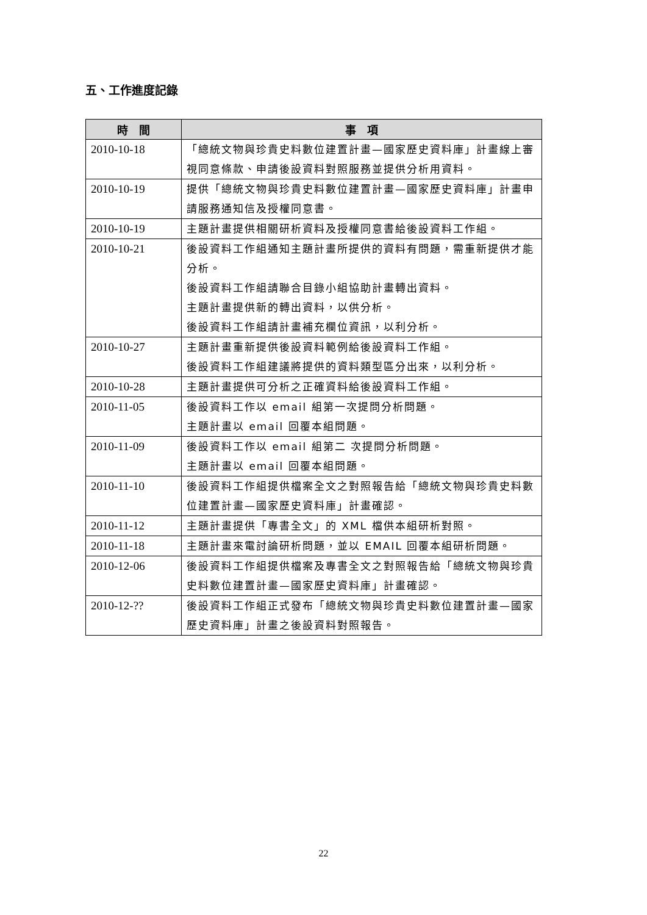五、工作進度記錄
| 時 間 | 事 項 |
| --- | --- |
| 2010-10-18 | 「總統文物與珍貴史料數位建置計畫—國家歷史資料庫」計畫線上審視同意條款、申請後設資料對照服務並提供分析用資料。 |
| 2010-10-19 | 提供「總統文物與珍貴史料數位建置計畫—國家歷史資料庫」計畫申請服務通知信及授權同意書。 |
| 2010-10-19 | 主題計畫提供相關研析資料及授權同意書給後設資料工作組。 |
| 2010-10-21 | 後設資料工作組通知主題計畫所提供的資料有問題，需重新提供才能分析。 後設資料工作組請聯合目錄小組協助計畫轉出資料。 主題計畫提供新的轉出資料，以供分析。 後設資料工作組請計畫補充欄位資訊，以利分析。 |
| 2010-10-27 | 主題計畫重新提供後設資料範例給後設資料工作組。 後設資料工作組建議將提供的資料類型區分出來，以利分析。 |
| 2010-10-28 | 主題計畫提供可分析之正確資料給後設資料工作組。 |
| 2010-11-05 | 後設資料工作以 email 組第一次提問分析問題。 主題計畫以 email 回覆本組問題。 |
| 2010-11-09 | 後設資料工作以 email 組第二 次提問分析問題。 主題計畫以 email 回覆本組問題。 |
| 2010-11-10 | 後設資料工作組提供檔案全文之對照報告給「總統文物與珍貴史料數位建置計畫—國家歷史資料庫」計畫確認。 |
| 2010-11-12 | 主題計畫提供「專書全文」的 XML 檔供本組研析對照。 |
| 2010-11-18 | 主題計畫來電討論研析問題，並以 EMAIL 回覆本組研析問題。 |
| 2010-12-06 | 後設資料工作組提供檔案及專書全文之對照報告給「總統文物與珍貴史料數位建置計畫—國家歷史資料庫」計畫確認。 |
| 2010-12-?? | 後設資料工作組正式發布「總統文物與珍貴史料數位建置計畫—國家歷史資料庫」計畫之後設資料對照報告。 |
22